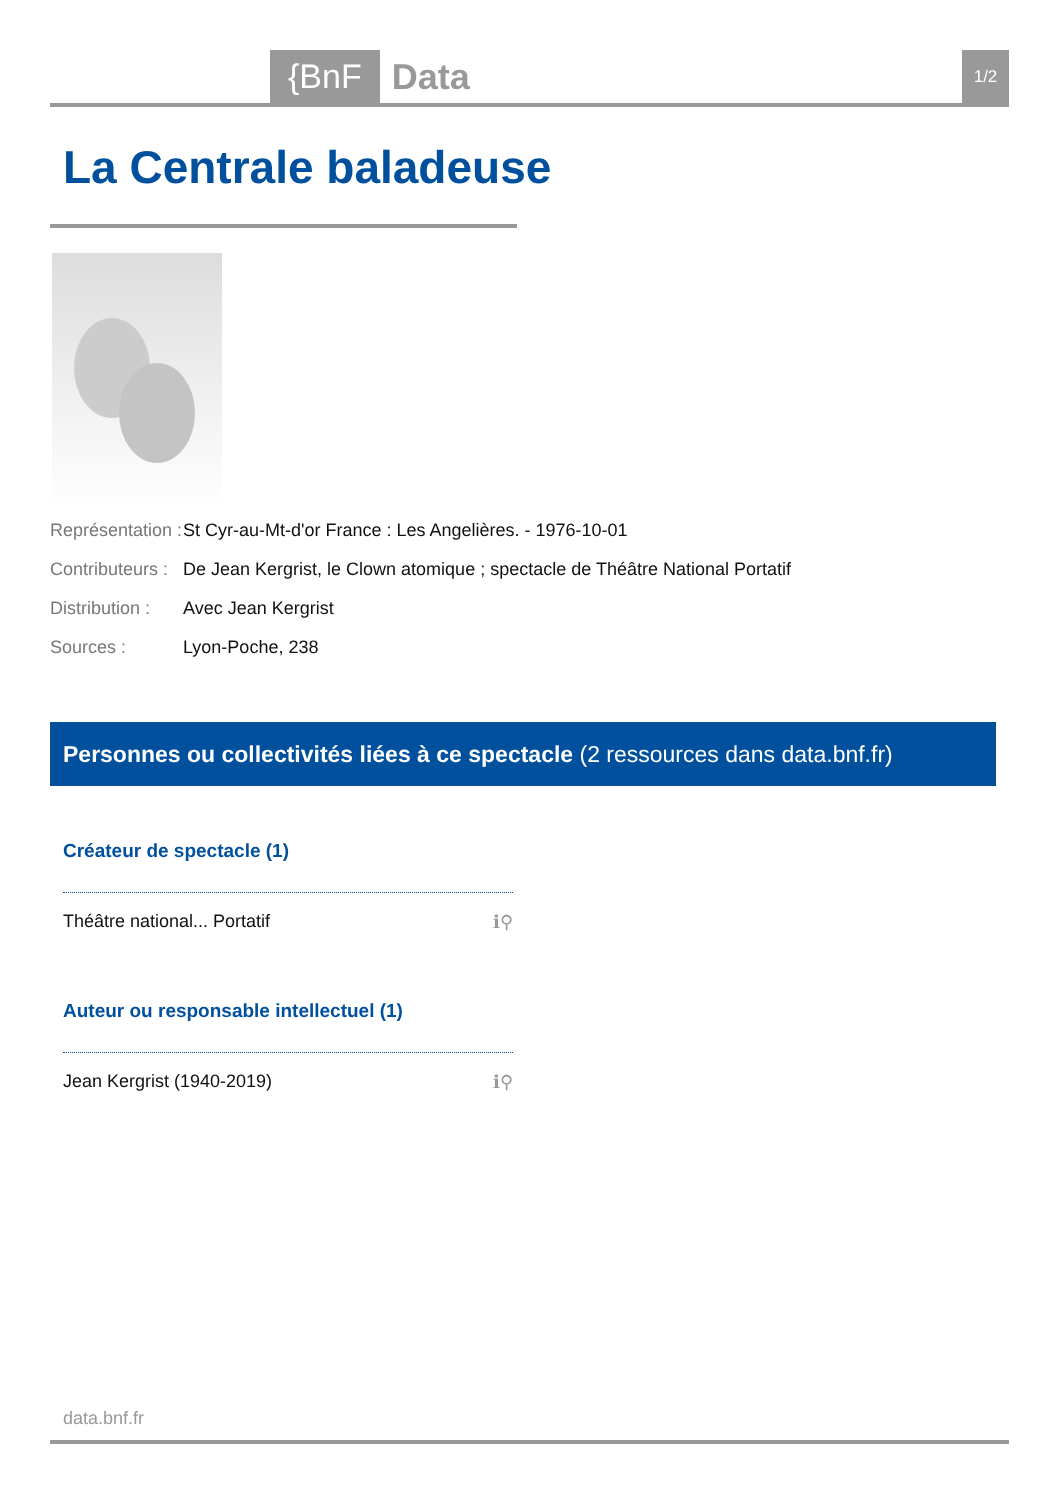{BnF Data 1/2
La Centrale baladeuse
Représentation : St Cyr-au-Mt-d'or France : Les Angelières. - 1976-10-01
Contributeurs : De Jean Kergrist, le Clown atomique ; spectacle de Théâtre National Portatif
Distribution : Avec Jean Kergrist
Sources : Lyon-Poche, 238
Personnes ou collectivités liées à ce spectacle (2 ressources dans data.bnf.fr)
Créateur de spectacle (1)
Théâtre national... Portatif ℹ⚲
Auteur ou responsable intellectuel (1)
Jean Kergrist (1940-2019) ℹ⚲
data.bnf.fr